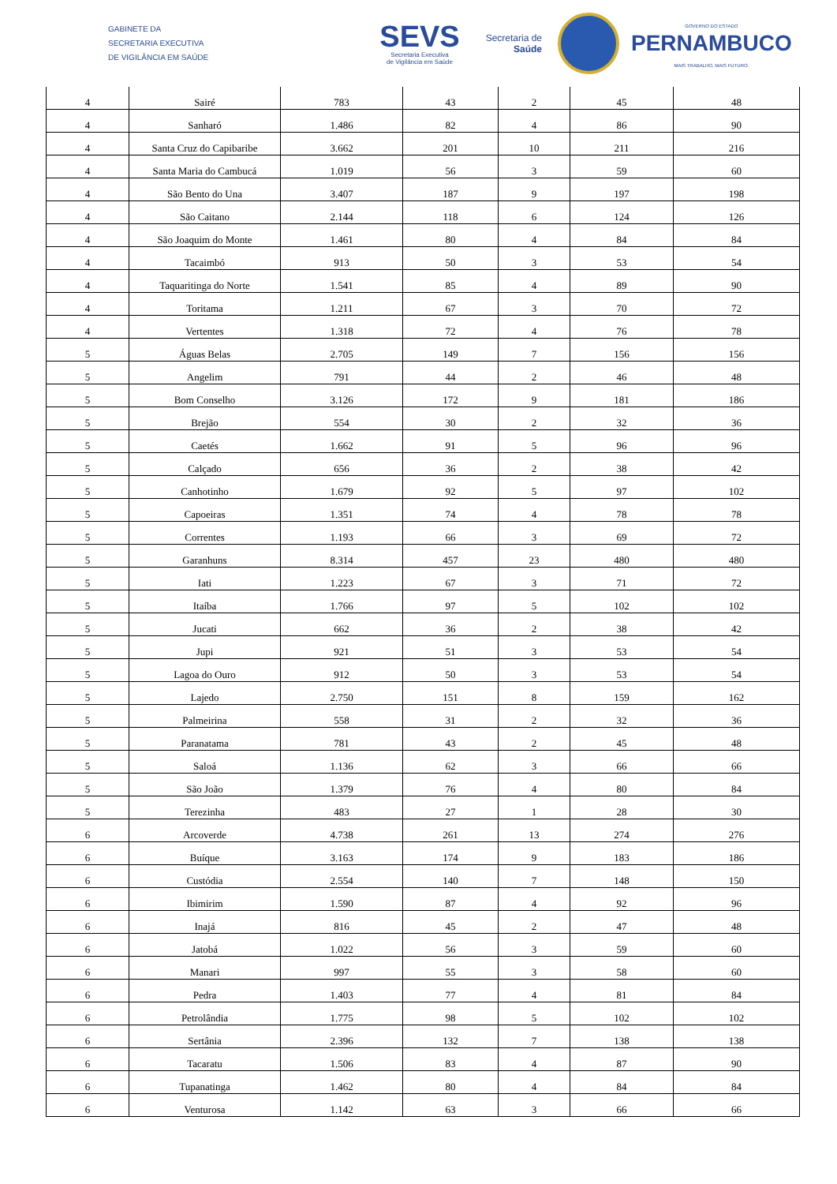GABINETE DA
SECRETARIA EXECUTIVA
DE VIGILÂNCIA EM SAÚDE
SEVS
Secretaria Executiva
de Vigilância em Saúde
Secretaria de
Saúde
GOVERNO DO ESTADO
PERNAMBUCO
MAIS TRABALHO, MAIS FUTURO.
| 4 | Sairé | 783 | 43 | 2 | 45 | 48 |
| 4 | Sanharó | 1.486 | 82 | 4 | 86 | 90 |
| 4 | Santa Cruz do Capibaribe | 3.662 | 201 | 10 | 211 | 216 |
| 4 | Santa Maria do Cambucá | 1.019 | 56 | 3 | 59 | 60 |
| 4 | São Bento do Una | 3.407 | 187 | 9 | 197 | 198 |
| 4 | São Caitano | 2.144 | 118 | 6 | 124 | 126 |
| 4 | São Joaquim do Monte | 1.461 | 80 | 4 | 84 | 84 |
| 4 | Tacaimbó | 913 | 50 | 3 | 53 | 54 |
| 4 | Taquaritinga do Norte | 1.541 | 85 | 4 | 89 | 90 |
| 4 | Toritama | 1.211 | 67 | 3 | 70 | 72 |
| 4 | Vertentes | 1.318 | 72 | 4 | 76 | 78 |
| 5 | Águas Belas | 2.705 | 149 | 7 | 156 | 156 |
| 5 | Angelim | 791 | 44 | 2 | 46 | 48 |
| 5 | Bom Conselho | 3.126 | 172 | 9 | 181 | 186 |
| 5 | Brejão | 554 | 30 | 2 | 32 | 36 |
| 5 | Caetés | 1.662 | 91 | 5 | 96 | 96 |
| 5 | Calçado | 656 | 36 | 2 | 38 | 42 |
| 5 | Canhotinho | 1.679 | 92 | 5 | 97 | 102 |
| 5 | Capoeiras | 1.351 | 74 | 4 | 78 | 78 |
| 5 | Correntes | 1.193 | 66 | 3 | 69 | 72 |
| 5 | Garanhuns | 8.314 | 457 | 23 | 480 | 480 |
| 5 | Iati | 1.223 | 67 | 3 | 71 | 72 |
| 5 | Itaíba | 1.766 | 97 | 5 | 102 | 102 |
| 5 | Jucati | 662 | 36 | 2 | 38 | 42 |
| 5 | Jupi | 921 | 51 | 3 | 53 | 54 |
| 5 | Lagoa do Ouro | 912 | 50 | 3 | 53 | 54 |
| 5 | Lajedo | 2.750 | 151 | 8 | 159 | 162 |
| 5 | Palmeirina | 558 | 31 | 2 | 32 | 36 |
| 5 | Paranatama | 781 | 43 | 2 | 45 | 48 |
| 5 | Saloá | 1.136 | 62 | 3 | 66 | 66 |
| 5 | São João | 1.379 | 76 | 4 | 80 | 84 |
| 5 | Terezinha | 483 | 27 | 1 | 28 | 30 |
| 6 | Arcoverde | 4.738 | 261 | 13 | 274 | 276 |
| 6 | Buíque | 3.163 | 174 | 9 | 183 | 186 |
| 6 | Custódia | 2.554 | 140 | 7 | 148 | 150 |
| 6 | Ibimirim | 1.590 | 87 | 4 | 92 | 96 |
| 6 | Inajá | 816 | 45 | 2 | 47 | 48 |
| 6 | Jatobá | 1.022 | 56 | 3 | 59 | 60 |
| 6 | Manari | 997 | 55 | 3 | 58 | 60 |
| 6 | Pedra | 1.403 | 77 | 4 | 81 | 84 |
| 6 | Petrolândia | 1.775 | 98 | 5 | 102 | 102 |
| 6 | Sertânia | 2.396 | 132 | 7 | 138 | 138 |
| 6 | Tacaratu | 1.506 | 83 | 4 | 87 | 90 |
| 6 | Tupanatinga | 1.462 | 80 | 4 | 84 | 84 |
| 6 | Venturosa | 1.142 | 63 | 3 | 66 | 66 |